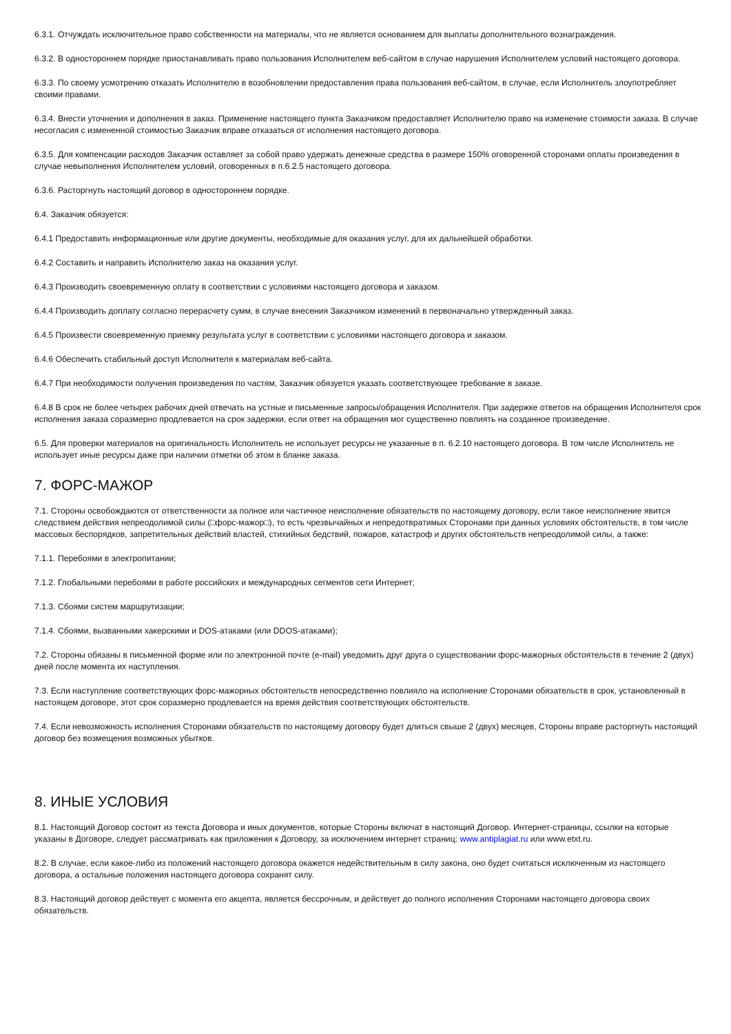6.3.1. Отчуждать исключительное право собственности на материалы, что не является основанием для выплаты дополнительного вознаграждения.
6.3.2. В одностороннем порядке приостанавливать право пользования Исполнителем веб-сайтом в случае нарушения Исполнителем условий настоящего договора.
6.3.3. По своему усмотрению отказать Исполнителю в возобновлении предоставления права пользования веб-сайтом, в случае, если Исполнитель злоупотребляет своими правами.
6.3.4. Внести уточнения и дополнения в заказ. Применение настоящего пункта Заказчиком предоставляет Исполнителю право на изменение стоимости заказа. В случае несогласия с измененной стоимостью Заказчик вправе отказаться от исполнения настоящего договора.
6.3.5. Для компенсации расходов Заказчик оставляет за собой право удержать денежные средства в размере 150% оговоренной сторонами оплаты произведения в случае невыполнения Исполнителем условий, оговоренных в п.6.2.5 настоящего договора.
6.3.6. Расторгнуть настоящий договор в одностороннем порядке.
6.4. Заказчик обязуется:
6.4.1 Предоставить информационные или другие документы, необходимые для оказания услуг, для их дальнейшей обработки.
6.4.2 Составить и направить Исполнителю заказ на оказания услуг.
6.4.3 Производить своевременную оплату в соответствии с условиями настоящего договора и заказом.
6.4.4 Производить доплату согласно перерасчету сумм, в случае внесения Заказчиком изменений в первоначально утвержденный заказ.
6.4.5 Произвести своевременную приемку результата услуг в соответствии с условиями настоящего договора и заказом.
6.4.6 Обеспечить стабильный доступ Исполнителя к материалам веб-сайта.
6.4.7 При необходимости получения произведения по частям, Заказчик обязуется указать соответствующее требование в заказе.
6.4.8 В срок не более четырех рабочих дней отвечать на устные и письменные запросы/обращения Исполнителя. При задержке ответов на обращения Исполнителя срок исполнения заказа соразмерно продлевается на срок задержки, если ответ на обращения мог существенно повлиять на созданное произведение.
6.5. Для проверки материалов на оригинальность Исполнитель не использует ресурсы не указанные в п. 6.2.10 настоящего договора. В том числе Исполнитель не использует иные ресурсы даже при наличии отметки об этом в бланке заказа.
7. ФОРС-МАЖОР
7.1. Стороны освобождаются от ответственности за полное или частичное неисполнение обязательств по настоящему договору, если такое неисполнение явится следствием действия непреодолимой силы (□форс-мажор□), то есть чрезвычайных и непредотвратимых Сторонами при данных условиях обстоятельств, в том числе массовых беспорядков, запретительных действий властей, стихийных бедствий, пожаров, катастроф и других обстоятельств непреодолимой силы, а также:
7.1.1. Перебоями в электропитании;
7.1.2. Глобальными перебоями в работе российских и международных сегментов сети Интернет;
7.1.3. Сбоями систем маршрутизации;
7.1.4. Сбоями, вызванными хакерскими и DOS-атаками (или DDOS-атаками);
7.2. Стороны обязаны в письменной форме или по электронной почте (e-mail) уведомить друг друга о существовании форс-мажорных обстоятельств в течение 2 (двух) дней после момента их наступления.
7.3. Если наступление соответствующих форс-мажорных обстоятельств непосредственно повлияло на исполнение Сторонами обязательств в срок, установленный в настоящем договоре, этот срок соразмерно продлевается на время действия соответствующих обстоятельств.
7.4. Если невозможность исполнения Сторонами обязательств по настоящему договору будет длиться свыше 2 (двух) месяцев, Стороны вправе расторгнуть настоящий договор без возмещения возможных убытков.
8. ИНЫЕ УСЛОВИЯ
8.1. Настоящий Договор состоит из текста Договора и иных документов, которые Стороны включат в настоящий Договор. Интернет-страницы, ссылки на которые указаны в Договоре, следует рассматривать как приложения к Договору, за исключением интернет страниц: www.antiplagiat.ru или www.etxt.ru.
8.2. В случае, если какое-либо из положений настоящего договора окажется недействительным в силу закона, оно будет считаться исключенным из настоящего договора, а остальные положения настоящего договора сохранят силу.
8.3. Настоящий договор действует с момента его акцепта, является бессрочным, и действует до полного исполнения Сторонами настоящего договора своих обязательств.